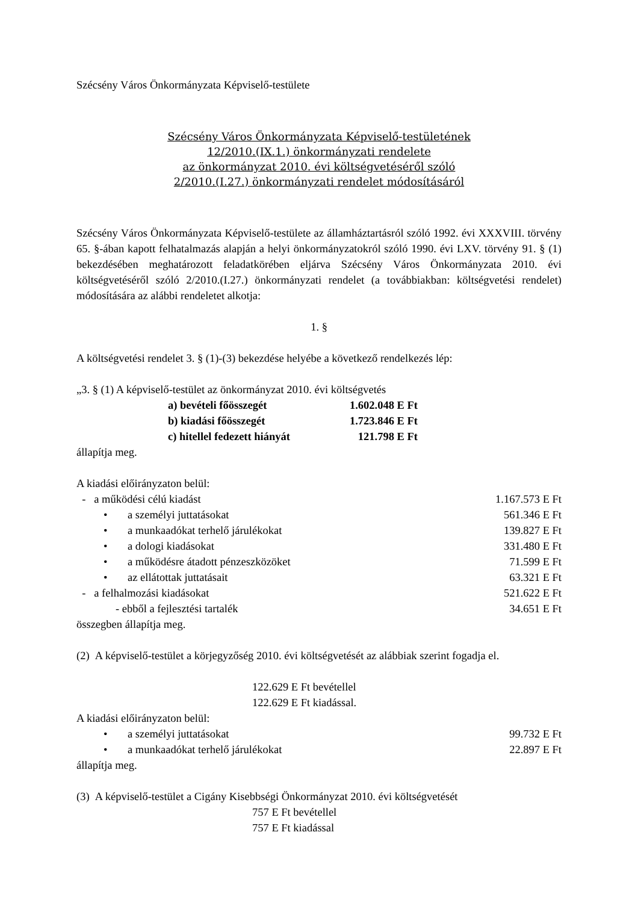Szécsény Város Önkormányzata Képviselő-testülete
Szécsény Város Önkormányzata Képviselő-testületének
12/2010.(IX.1.) önkormányzati rendelete
az önkormányzat 2010. évi költségvetéséről szóló
2/2010.(I.27.) önkormányzati rendelet módosításáról
Szécsény Város Önkormányzata Képviselő-testülete az államháztartásról szóló 1992. évi XXXVIII. törvény 65. §-ában kapott felhatalmazás alapján a helyi önkormányzatokról szóló 1990. évi LXV. törvény 91. § (1) bekezdésében meghatározott feladatkörében eljárva Szécsény Város Önkormányzata 2010. évi költségvetéséről szóló 2/2010.(I.27.) önkormányzati rendelet (a továbbiakban: költségvetési rendelet) módosítására az alábbi rendeletet alkotja:
1. §
A költségvetési rendelet 3. § (1)-(3) bekezdése helyébe a következő rendelkezés lép:
„3. § (1) A képviselő-testület az önkormányzat 2010. évi költségvetés
a) bevételi főösszegét 1.602.048 E Ft
b) kiadási főösszegét 1.723.846 E Ft
c) hitellel fedezett hiányát 121.798 E Ft
állapítja meg.
A kiadási előirányzaton belül:
- a működési célú kiadást 1.167.573 E Ft
• a személyi juttatásokat 561.346 E Ft
• a munkaadókat terhelő járulékokat 139.827 E Ft
• a dologi kiadásokat 331.480 E Ft
• a működésre átadott pénzeszközöket 71.599 E Ft
• az ellátottak juttatásait 63.321 E Ft
- a felhalmozási kiadásokat 521.622 E Ft
- ebből a fejlesztési tartalék 34.651 E Ft
összegben állapítja meg.
(2) A képviselő-testület a körjegyzőség 2010. évi költségvetését az alábbiak szerint fogadja el.
122.629 E Ft bevétellel
122.629 E Ft kiadással.
A kiadási előirányzaton belül:
• a személyi juttatásokat 99.732 E Ft
• a munkaadókat terhelő járulékokat 22.897 E Ft
állapítja meg.
(3) A képviselő-testület a Cigány Kisebbségi Önkormányzat 2010. évi költségvetését
757 E Ft bevétellel
757 E Ft kiadással